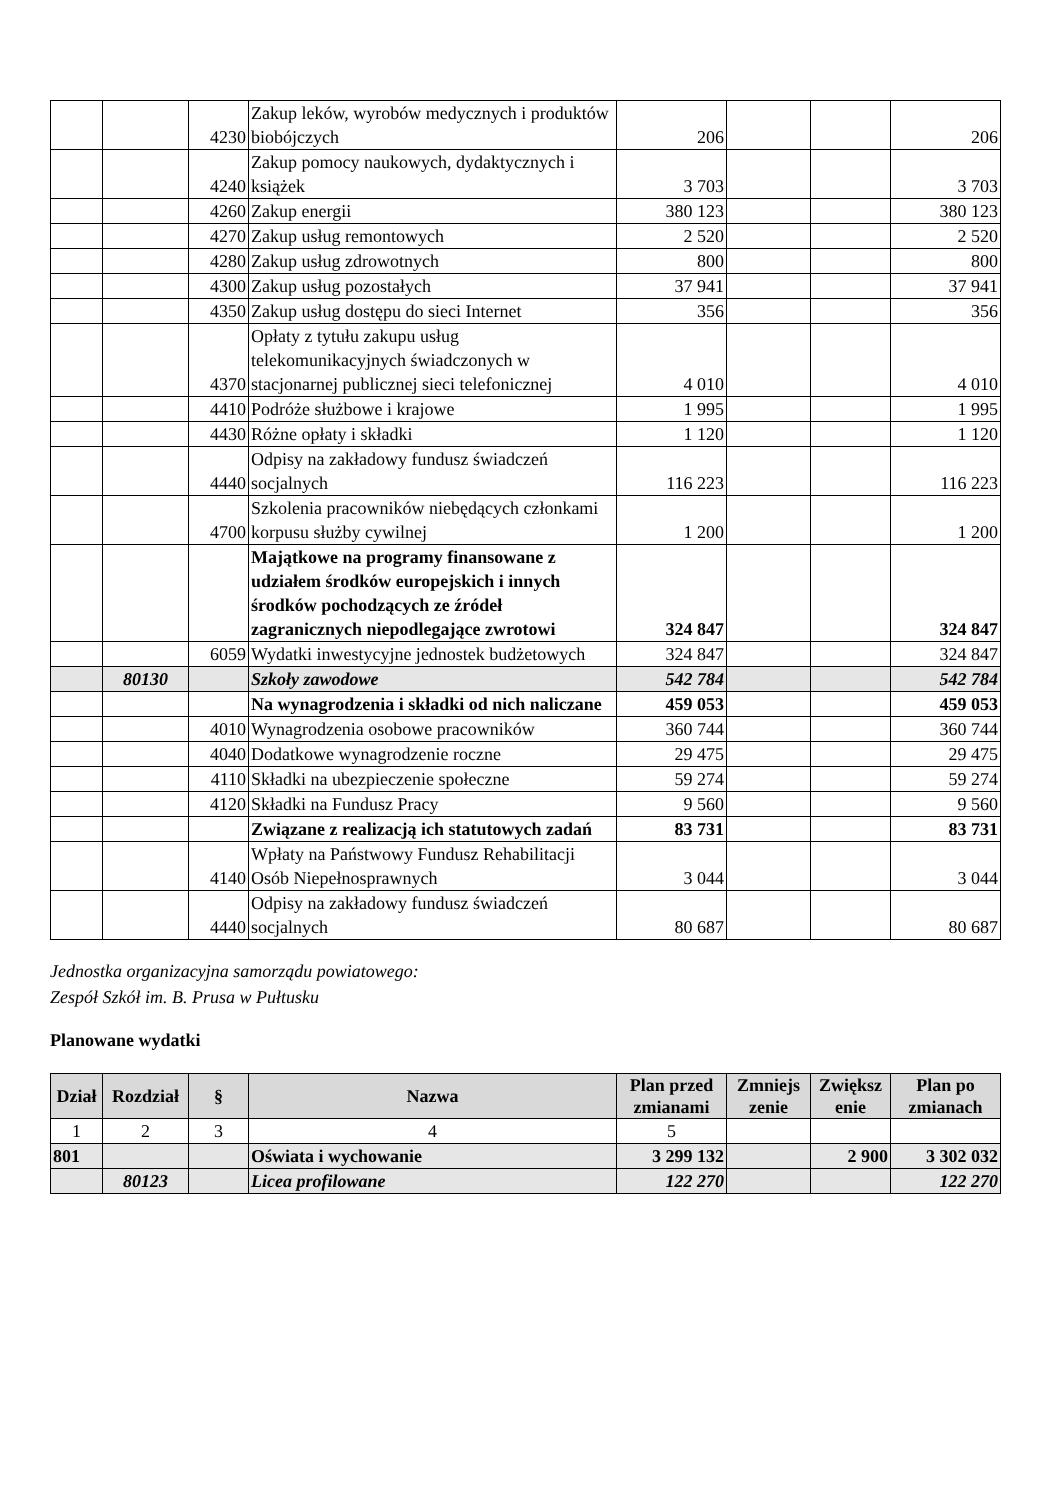| | | 4230 | Zakup leków, wyrobów medycznych i produktów biobójczych | 206 | | | 206 |
| | | 4240 | Zakup pomocy naukowych, dydaktycznych i książek | 3 703 | | | 3 703 |
| | | 4260 | Zakup energii | 380 123 | | | 380 123 |
| | | 4270 | Zakup usług remontowych | 2 520 | | | 2 520 |
| | | 4280 | Zakup usług zdrowotnych | 800 | | | 800 |
| | | 4300 | Zakup usług pozostałych | 37 941 | | | 37 941 |
| | | 4350 | Zakup usług dostępu do sieci Internet | 356 | | | 356 |
| | | 4370 | Opłaty z tytułu zakupu usług telekomunikacyjnych świadczonych w stacjonarnej publicznej sieci telefonicznej | 4 010 | | | 4 010 |
| | | 4410 | Podróże służbowe i krajowe | 1 995 | | | 1 995 |
| | | 4430 | Różne opłaty i składki | 1 120 | | | 1 120 |
| | | 4440 | Odpisy na zakładowy fundusz świadczeń socjalnych | 116 223 | | | 116 223 |
| | | 4700 | Szkolenia pracowników niebędących członkami korpusu służby cywilnej | 1 200 | | | 1 200 |
| | | | Majątkowe na programy finansowane z udziałem środków europejskich i innych środków pochodzących ze źródeł zagranicznych niepodlegające zwrotowi | 324 847 | | | 324 847 |
| | | 6059 | Wydatki inwestycyjne jednostek budżetowych | 324 847 | | | 324 847 |
| | 80130 | | Szkoły zawodowe | 542 784 | | | 542 784 |
| | | | Na wynagrodzenia i składki od nich naliczane | 459 053 | | | 459 053 |
| | | 4010 | Wynagrodzenia osobowe pracowników | 360 744 | | | 360 744 |
| | | 4040 | Dodatkowe wynagrodzenie roczne | 29 475 | | | 29 475 |
| | | 4110 | Składki na ubezpieczenie społeczne | 59 274 | | | 59 274 |
| | | 4120 | Składki na Fundusz Pracy | 9 560 | | | 9 560 |
| | | | Związane z realizacją ich statutowych zadań | 83 731 | | | 83 731 |
| | | 4140 | Wpłaty na Państwowy Fundusz Rehabilitacji Osób Niepełnosprawnych | 3 044 | | | 3 044 |
| | | 4440 | Odpisy na zakładowy fundusz świadczeń socjalnych | 80 687 | | | 80 687 |
Jednostka organizacyjna samorządu powiatowego:
Zespół Szkół im. B. Prusa w Pułtusku
Planowane wydatki
| Dział | Rozdział | § | Nazwa | Plan przed zmianami | Zmniejs zenie | Zwiększ enie | Plan po zmianach |
| --- | --- | --- | --- | --- | --- | --- | --- |
| 1 | 2 | 3 | 4 | 5 | | | |
| 801 | | | Oświata i wychowanie | 3 299 132 | | 2 900 | 3 302 032 |
| | 80123 | | Licea profilowane | 122 270 | | | 122 270 |